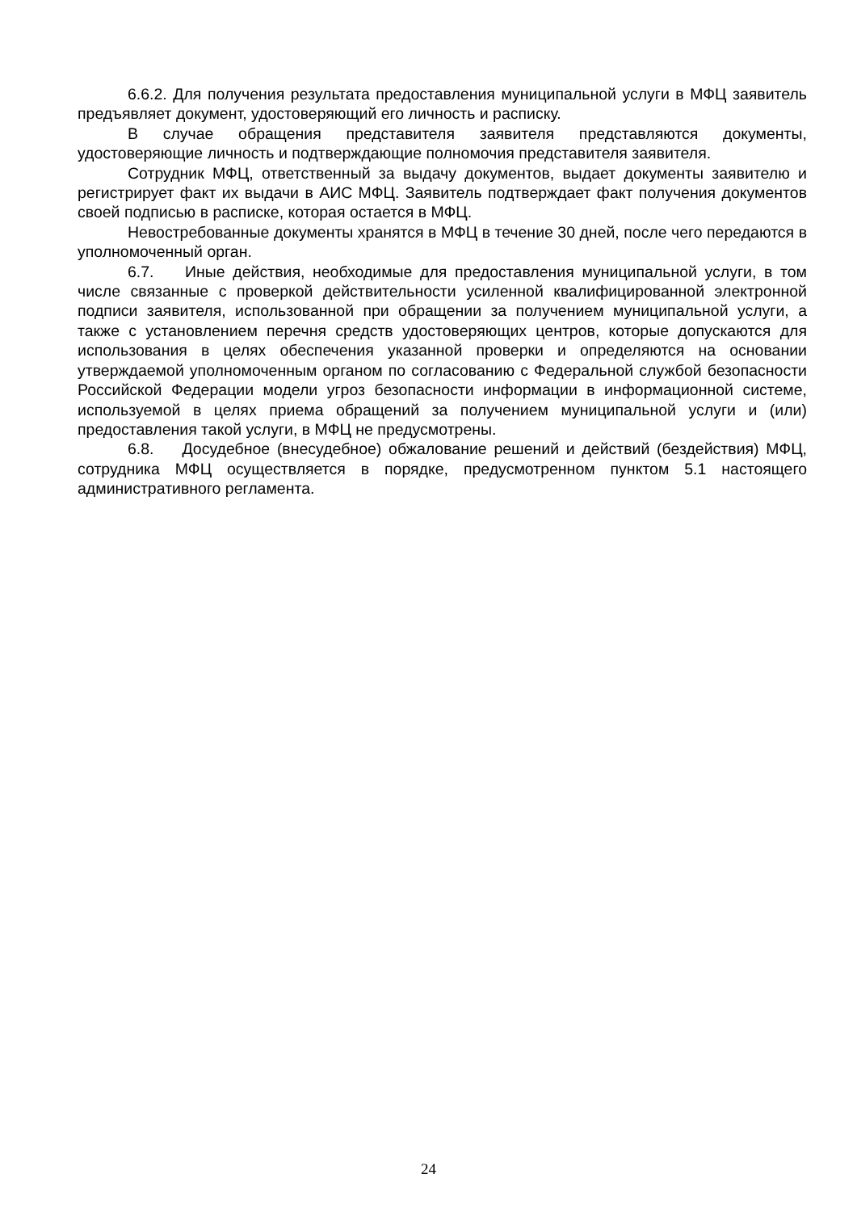6.6.2. Для получения результата предоставления муниципальной услуги в МФЦ заявитель предъявляет документ, удостоверяющий его личность и расписку.
В случае обращения представителя заявителя представляются документы, удостоверяющие личность и подтверждающие полномочия представителя заявителя.
Сотрудник МФЦ, ответственный за выдачу документов, выдает документы заявителю и регистрирует факт их выдачи в АИС МФЦ. Заявитель подтверждает факт получения документов своей подписью в расписке, которая остается в МФЦ.
Невостребованные документы хранятся в МФЦ в течение 30 дней, после чего передаются в уполномоченный орган.
6.7. Иные действия, необходимые для предоставления муниципальной услуги, в том числе связанные с проверкой действительности усиленной квалифицированной электронной подписи заявителя, использованной при обращении за получением муниципальной услуги, а также с установлением перечня средств удостоверяющих центров, которые допускаются для использования в целях обеспечения указанной проверки и определяются на основании утверждаемой уполномоченным органом по согласованию с Федеральной службой безопасности Российской Федерации модели угроз безопасности информации в информационной системе, используемой в целях приема обращений за получением муниципальной услуги и (или) предоставления такой услуги, в МФЦ не предусмотрены.
6.8. Досудебное (внесудебное) обжалование решений и действий (бездействия) МФЦ, сотрудника МФЦ осуществляется в порядке, предусмотренном пунктом 5.1 настоящего административного регламента.
24